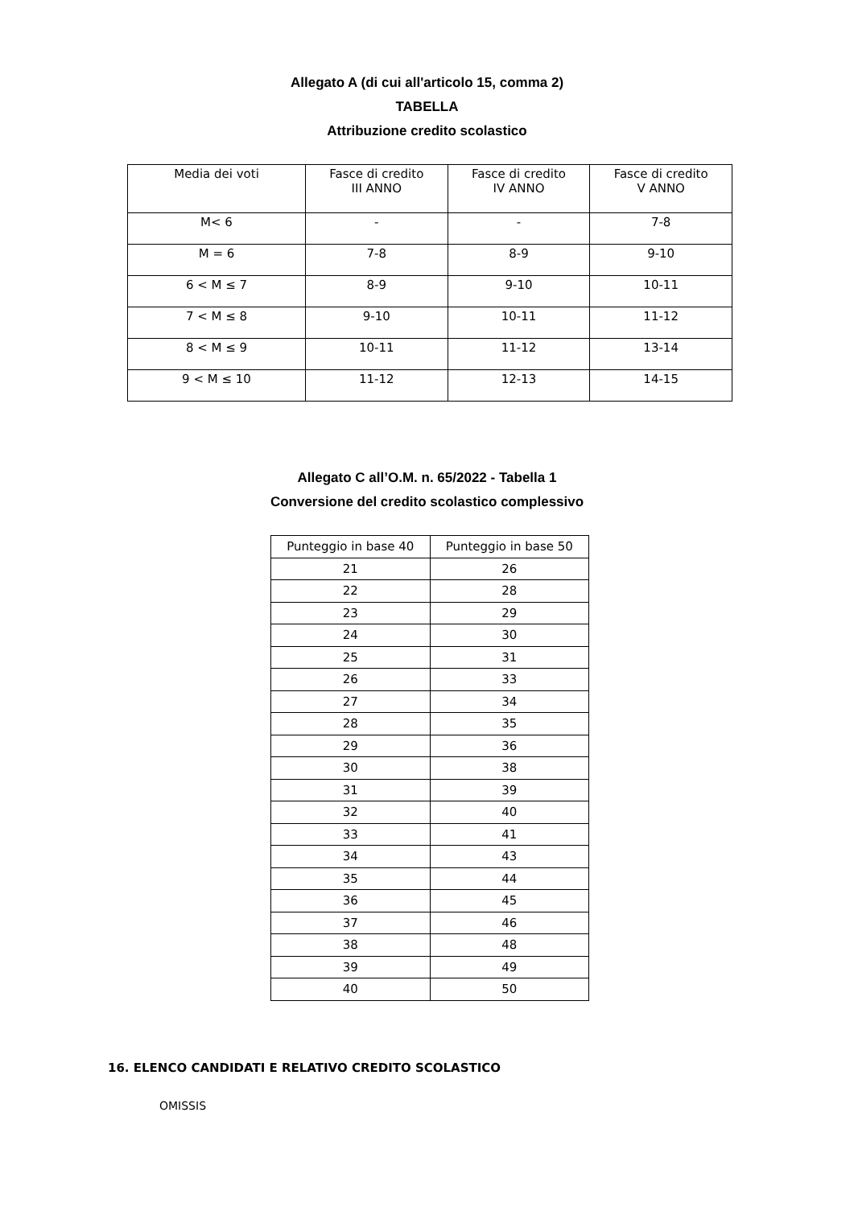Allegato A (di cui all'articolo 15, comma 2)
TABELLA
Attribuzione credito scolastico
| Media dei voti | Fasce di credito III ANNO | Fasce di credito IV ANNO | Fasce di credito V ANNO |
| --- | --- | --- | --- |
| M< 6 | - | - | 7-8 |
| M = 6 | 7-8 | 8-9 | 9-10 |
| 6 < M ≤ 7 | 8-9 | 9-10 | 10-11 |
| 7 < M ≤ 8 | 9-10 | 10-11 | 11-12 |
| 8 < M ≤ 9 | 10-11 | 11-12 | 13-14 |
| 9 < M ≤ 10 | 11-12 | 12-13 | 14-15 |
Allegato C all’O.M. n. 65/2022 - Tabella 1
Conversione del credito scolastico complessivo
| Punteggio in base 40 | Punteggio in base 50 |
| --- | --- |
| 21 | 26 |
| 22 | 28 |
| 23 | 29 |
| 24 | 30 |
| 25 | 31 |
| 26 | 33 |
| 27 | 34 |
| 28 | 35 |
| 29 | 36 |
| 30 | 38 |
| 31 | 39 |
| 32 | 40 |
| 33 | 41 |
| 34 | 43 |
| 35 | 44 |
| 36 | 45 |
| 37 | 46 |
| 38 | 48 |
| 39 | 49 |
| 40 | 50 |
16. ELENCO CANDIDATI E RELATIVO CREDITO SCOLASTICO
OMISSIS